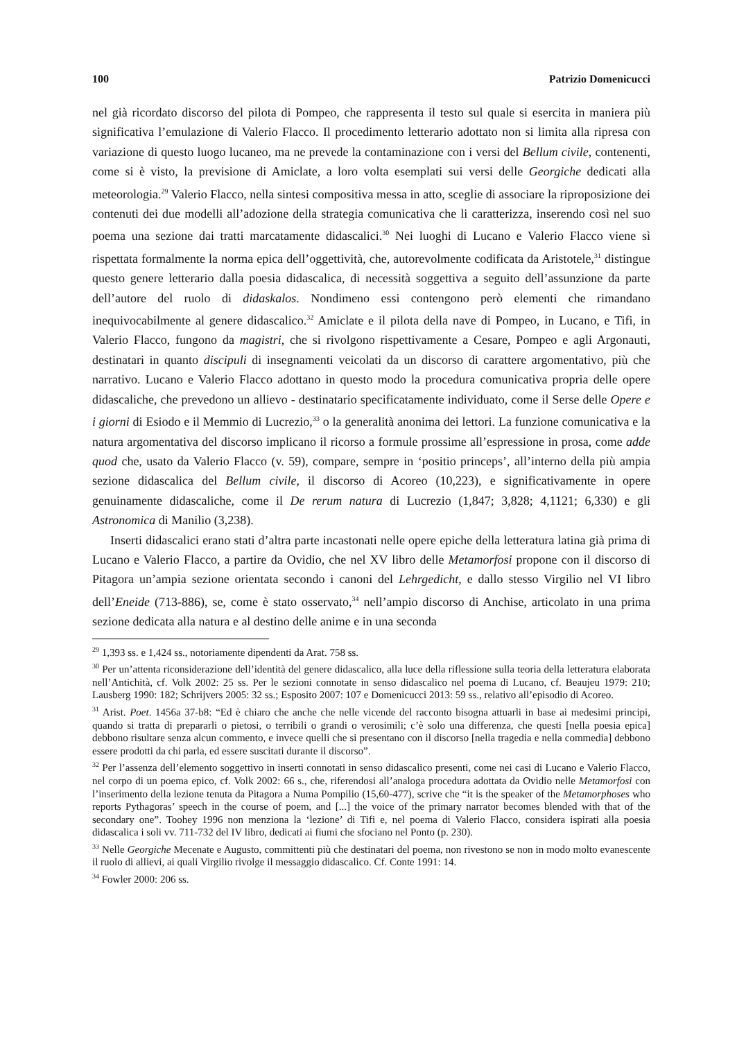100 Patrizio Domenicucci
nel già ricordato discorso del pilota di Pompeo, che rappresenta il testo sul quale si esercita in maniera più significativa l’emulazione di Valerio Flacco. Il procedimento letterario adottato non si limita alla ripresa con variazione di questo luogo lucaneo, ma ne prevede la contaminazione con i versi del Bellum civile, contenenti, come si è visto, la previsione di Amiclate, a loro volta esemplati sui versi delle Georgiche dedicati alla meteorologia.<sup>29</sup> Valerio Flacco, nella sintesi compositiva messa in atto, sceglie di associare la riproposizione dei contenuti dei due modelli all’adozione della strategia comunicativa che li caratterizza, inserendo così nel suo poema una sezione dai tratti marcatamente didascalici.<sup>30</sup> Nei luoghi di Lucano e Valerio Flacco viene sì rispettata formalmente la norma epica dell’oggettività, che, autorevolmente codificata da Aristotele,<sup>31</sup> distingue questo genere letterario dalla poesia didascalica, di necessità soggettiva a seguito dell’assunzione da parte dell’autore del ruolo di didaskalos. Nondimeno essi contengono però elementi che rimandano inequivocabilmente al genere didascalico.<sup>32</sup> Amiclate e il pilota della nave di Pompeo, in Lucano, e Tifi, in Valerio Flacco, fungono da magistri, che si rivolgono rispettivamente a Cesare, Pompeo e agli Argonauti, destinatari in quanto discipuli di insegnamenti veicolati da un discorso di carattere argomentativo, più che narrativo. Lucano e Valerio Flacco adottano in questo modo la procedura comunicativa propria delle opere didascaliche, che prevedono un allievo - destinatario specificatamente individuato, come il Serse delle Opere e i giorni di Esiodo e il Memmio di Lucrezio,<sup>33</sup> o la generalità anonima dei lettori. La funzione comunicativa e la natura argomentativa del discorso implicano il ricorso a formule prossime all’espressione in prosa, come adde quod che, usato da Valerio Flacco (v. 59), compare, sempre in ‘positio princeps’, all’interno della più ampia sezione didascalica del Bellum civile, il discorso di Acoreo (10,223), e significativamente in opere genuinamente didascaliche, come il De rerum natura di Lucrezio (1,847; 3,828; 4,1121; 6,330) e gli Astronomica di Manilio (3,238).
Inserti didascalici erano stati d’altra parte incastonati nelle opere epiche della letteratura latina già prima di Lucano e Valerio Flacco, a partire da Ovidio, che nel XV libro delle Metamorfosi propone con il discorso di Pitagora un’ampia sezione orientata secondo i canoni del Lehrgedicht, e dallo stesso Virgilio nel VI libro dell’Eneide (713-886), se, come è stato osservato,<sup>34</sup> nell’ampio discorso di Anchise, articolato in una prima sezione dedicata alla natura e al destino delle anime e in una seconda
<sup>29</sup> 1,393 ss. e 1,424 ss., notoriamente dipendenti da Arat. 758 ss.
<sup>30</sup> Per un’attenta riconsiderazione dell’identità del genere didascalico, alla luce della riflessione sulla teoria della letteratura elaborata nell’Antichità, cf. Volk 2002: 25 ss. Per le sezioni connotate in senso didascalico nel poema di Lucano, cf. Beaujeu 1979: 210; Lausberg 1990: 182; Schrijvers 2005: 32 ss.; Esposito 2007: 107 e Domenicucci 2013: 59 ss., relativo all’episodio di Acoreo.
<sup>31</sup> Arist. Poet. 1456a 37-b8: “Ed è chiaro che anche che nelle vicende del racconto bisogna attuarli in base ai medesimi principi, quando si tratta di prepararli o pietosi, o terribili o grandi o verosimili; c’è solo una differenza, che questi [nella poesia epica] debbono risultare senza alcun commento, e invece quelli che si presentano con il discorso [nella tragedia e nella commedia] debbono essere prodotti da chi parla, ed essere suscitati durante il discorso”.
<sup>32</sup> Per l’assenza dell’elemento soggettivo in inserti connotati in senso didascalico presenti, come nei casi di Lucano e Valerio Flacco, nel corpo di un poema epico, cf. Volk 2002: 66 s., che, riferendosi all’analoga procedura adottata da Ovidio nelle Metamorfosi con l’inserimento della lezione tenuta da Pitagora a Numa Pompilio (15,60-477), scrive che “it is the speaker of the Metamorphoses who reports Pythagoras’ speech in the course of poem, and [...] the voice of the primary narrator becomes blended with that of the secondary one”. Toohey 1996 non menziona la ‘lezione’ di Tifi e, nel poema di Valerio Flacco, considera ispirati alla poesia didascalica i soli vv. 711-732 del IV libro, dedicati ai fiumi che sfociano nel Ponto (p. 230).
<sup>33</sup> Nelle Georgiche Mecenate e Augusto, committenti più che destinatari del poema, non rivestono se non in modo molto evanescente il ruolo di allievi, ai quali Virgilio rivolge il messaggio didascalico. Cf. Conte 1991: 14.
<sup>34</sup> Fowler 2000: 206 ss.